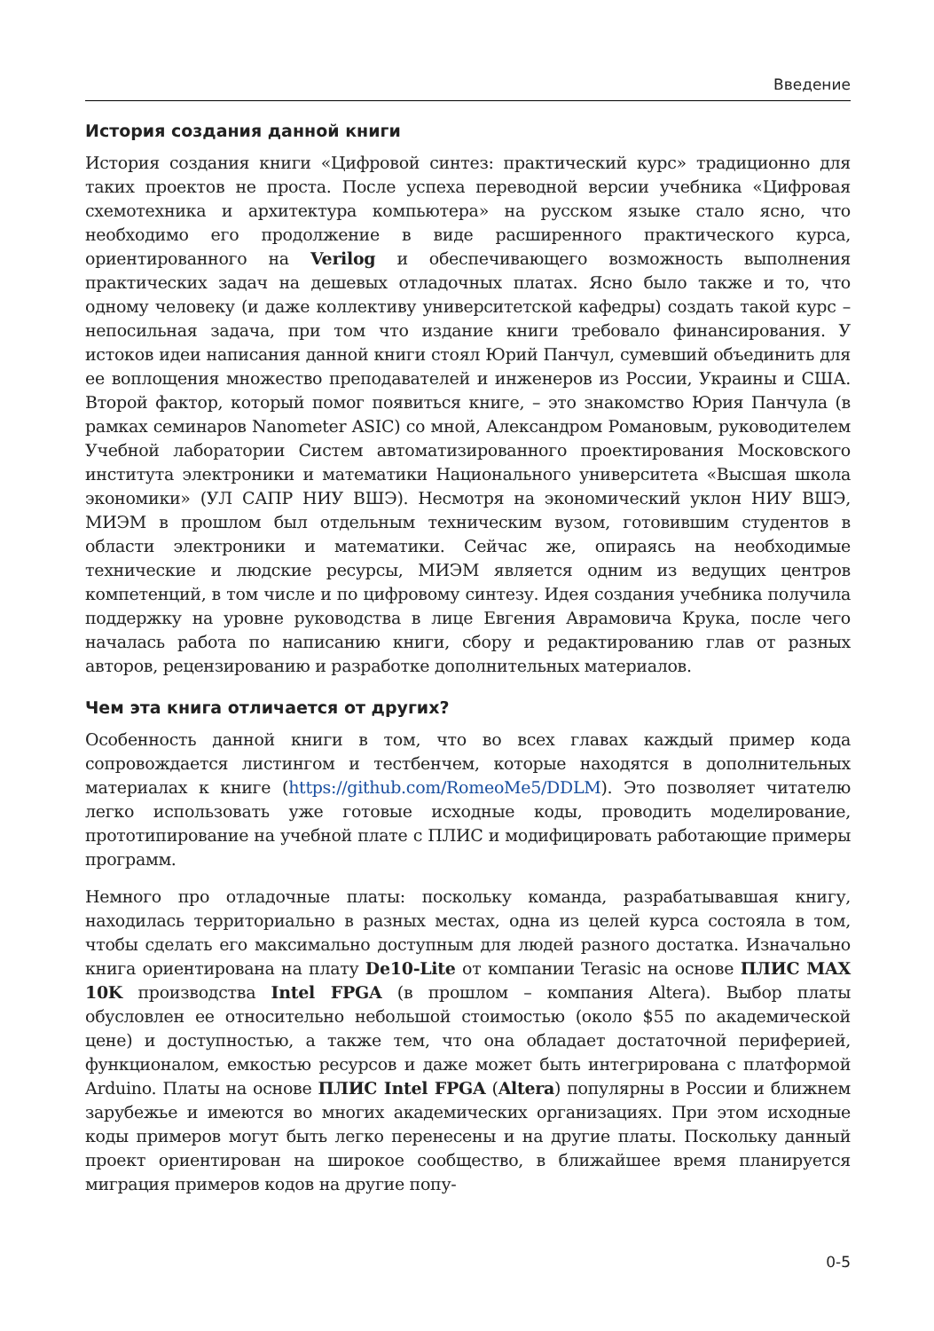Введение
История создания данной книги
История создания книги «Цифровой синтез: практический курс» традиционно для таких проектов не проста. После успеха переводной версии учебника «Цифровая схемотехника и архитектура компьютера» на русском языке стало ясно, что необходимо его продолжение в виде расширенного практического курса, ориентированного на Verilog и обеспечивающего возможность выполнения практических задач на дешевых отладочных платах. Ясно было также и то, что одному человеку (и даже коллективу университетской кафедры) создать такой курс – непосильная задача, при том что издание книги требовало финансирования. У истоков идеи написания данной книги стоял Юрий Панчул, сумевший объединить для ее воплощения множество преподавателей и инженеров из России, Украины и США. Второй фактор, который помог появиться книге, – это знакомство Юрия Панчула (в рамках семинаров Nanometer ASIC) со мной, Александром Романовым, руководителем Учебной лаборатории Систем автоматизированного проектирования Московского института электроники и математики Национального университета «Высшая школа экономики» (УЛ САПР НИУ ВШЭ). Несмотря на экономический уклон НИУ ВШЭ, МИЭМ в прошлом был отдельным техническим вузом, готовившим студентов в области электроники и математики. Сейчас же, опираясь на необходимые технические и людские ресурсы, МИЭМ является одним из ведущих центров компетенций, в том числе и по цифровому синтезу. Идея создания учебника получила поддержку на уровне руководства в лице Евгения Аврамовича Крука, после чего началась работа по написанию книги, сбору и редактированию глав от разных авторов, рецензированию и разработке дополнительных материалов.
Чем эта книга отличается от других?
Особенность данной книги в том, что во всех главах каждый пример кода сопровождается листингом и тестбенчем, которые находятся в дополнительных материалах к книге (https://github.com/RomeoMe5/DDLM). Это позволяет читателю легко использовать уже готовые исходные коды, проводить моделирование, прототипирование на учебной плате с ПЛИС и модифицировать работающие примеры программ.
Немного про отладочные платы: поскольку команда, разрабатывавшая книгу, находилась территориально в разных местах, одна из целей курса состояла в том, чтобы сделать его максимально доступным для людей разного достатка. Изначально книга ориентирована на плату De10-Lite от компании Terasic на основе ПЛИС MAX 10K производства Intel FPGA (в прошлом – компания Altera). Выбор платы обусловлен ее относительно небольшой стоимостью (около $55 по академической цене) и доступностью, а также тем, что она обладает достаточной периферией, функционалом, емкостью ресурсов и даже может быть интегрирована с платформой Arduino. Платы на основе ПЛИС Intel FPGA (Altera) популярны в России и ближнем зарубежье и имеются во многих академических организациях. При этом исходные коды примеров могут быть легко перенесены и на другие платы. Поскольку данный проект ориентирован на широкое сообщество, в ближайшее время планируется миграция примеров кодов на другие попу-
0-5